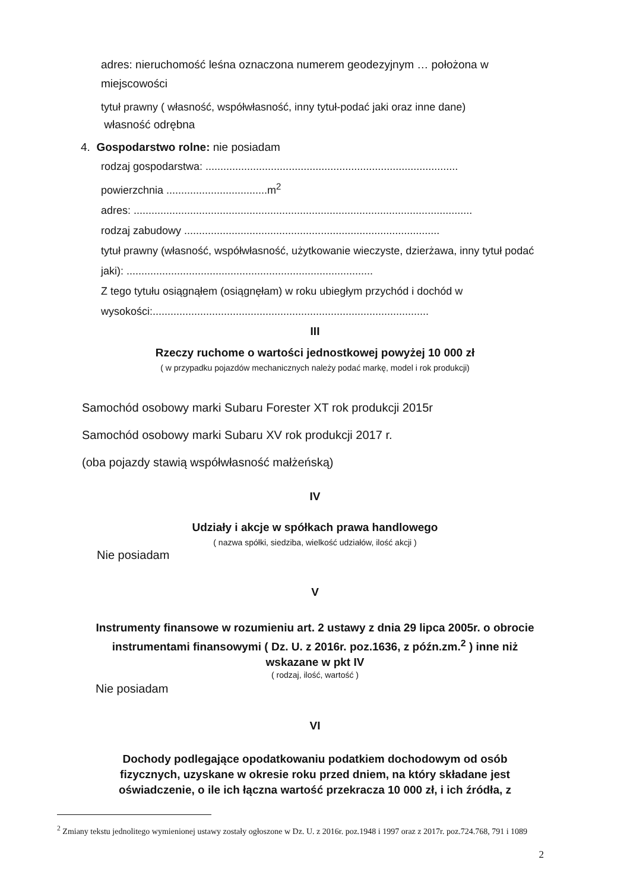adres: nieruchomość leśna oznaczona numerem geodezyjnym … położona w miejscowości
tytuł prawny ( własność, współwłasność, inny tytuł-podać jaki oraz inne dane)
własność odrębna
4. Gospodarstwo rolne: nie posiadam
rodzaj gospodarstwa: .....................................................................................
powierzchnia ..................................m<sup>2</sup>
adres: ..................................................................................................................
rodzaj zabudowy ......................................................................................
tytuł prawny (własność, współwłasność, użytkowanie wieczyste, dzierżawa, inny tytuł podać jaki): ...................................................................................
Z tego tytułu osiągnąłem (osiągnęłam) w roku ubiegłym przychód i dochód w wysokości:.............................................................................................
III
Rzeczy ruchome o wartości jednostkowej powyżej 10 000 zł
( w przypadku pojazdów mechanicznych należy podać markę, model i rok produkcji)
Samochód osobowy marki Subaru Forester XT rok produkcji 2015r
Samochód osobowy marki Subaru XV rok produkcji 2017 r.
(oba pojazdy stawią współwłasność małżeńską)
IV
Udziały i akcje w spółkach prawa handlowego
( nazwa spółki, siedziba, wielkość udziałów, ilość akcji )
Nie posiadam
V
Instrumenty finansowe w rozumieniu art. 2 ustawy z dnia 29 lipca 2005r. o obrocie instrumentami finansowymi ( Dz. U. z 2016r. poz.1636, z późn.zm.<sup>2</sup> ) inne niż wskazane w pkt IV
( rodzaj, ilość, wartość )
Nie posiadam
VI
Dochody podlegające opodatkowaniu podatkiem dochodowym od osób fizycznych, uzyskane w okresie roku przed dniem, na który składane jest oświadczenie, o ile ich łączna wartość przekracza 10 000 zł, i ich źródła, z
<sup>2</sup> Zmiany tekstu jednolitego wymienionej ustawy zostały ogłoszone w Dz. U. z 2016r. poz.1948 i 1997 oraz z 2017r. poz.724.768, 791 i 1089
2